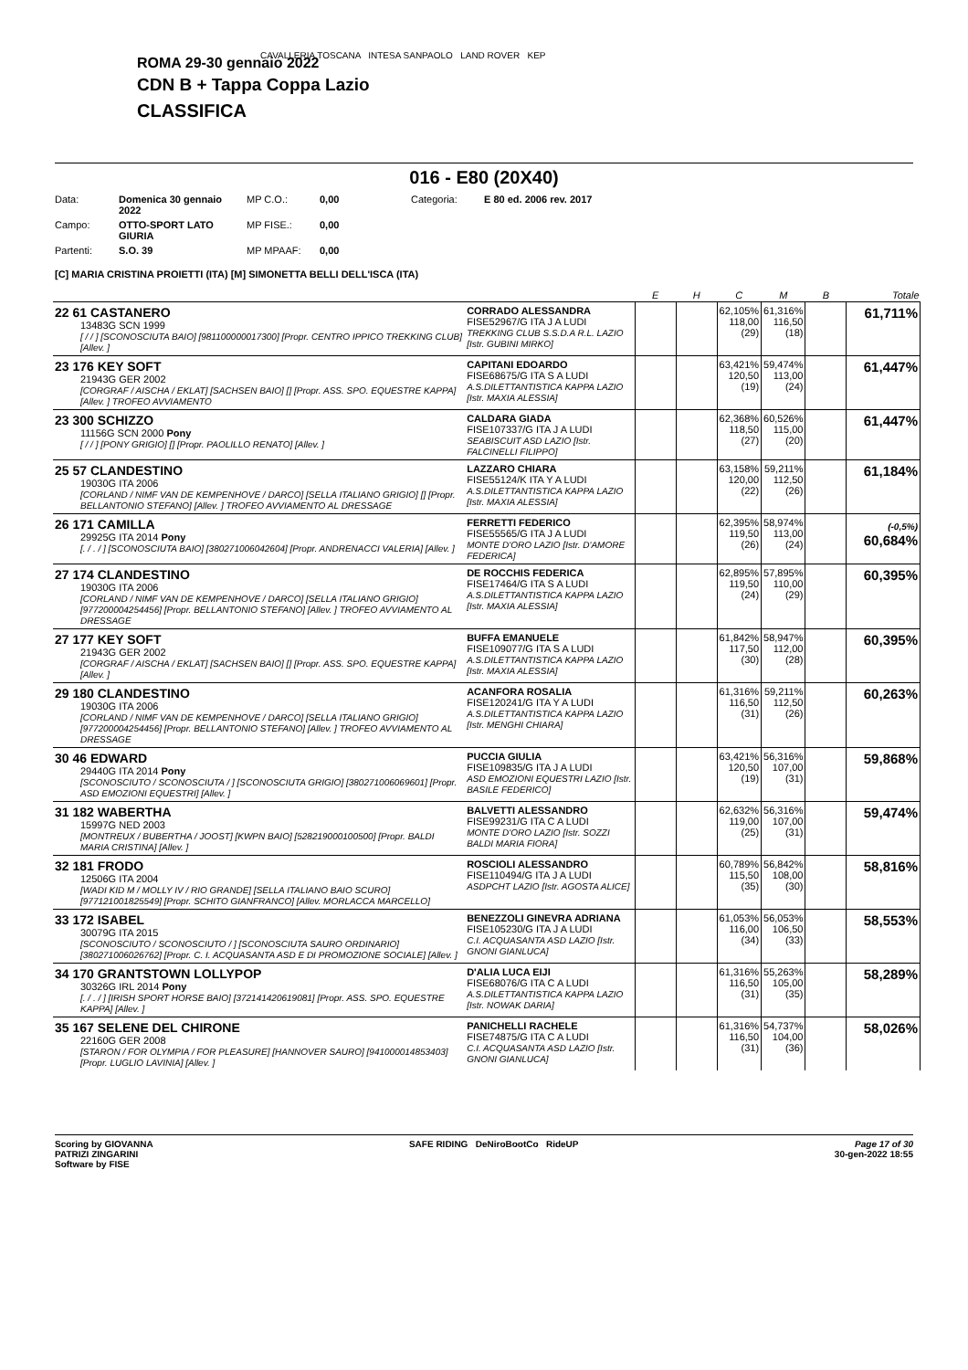CAVALLERIA TOSCANA INTESA SANPAOLO LAND ROVER KEP
ROMA 29-30 gennaio 2022
CDN B + Tappa Coppa Lazio
CLASSIFICA
016 - E80 (20X40)
Data: Domenica 30 gennaio 2022 MP C.O.: 0,00 Categoria: E 80 ed. 2006 rev. 2017 Campo: OTTO-SPORT LATO GIURIA MP FISE.: 0,00 Partenti: S.O. 39 MP MPAAF: 0,00
[C] MARIA CRISTINA PROIETTI (ITA) [M] SIMONETTA BELLI DELL'ISCA (ITA)
| | | E | H | C | M | B | Totale |
| --- | --- | --- | --- | --- | --- | --- | --- |
| 22 61 CASTANERO 13483G SCN 1999 [ / / ] [SCONOSCIUTA BAIO] [981100000017300] [Propr. CENTRO IPPICO TREKKING CLUB] [Allev. ] | CORRADO ALESSANDRA FISE52967/G ITA J A LUDI TREKKING CLUB S.S.D.A R.L. LAZIO [Istr. GUBINI MIRKO] | | | 62,105% 118,00 (29) | 61,316% 116,50 (18) | | 61,711% |
| 23 176 KEY SOFT 21943G GER 2002 [CORGRAF / AISCHA / EKLAT] [SACHSEN BAIO] [] [Propr. ASS. SPO. EQUESTRE KAPPA] [Allev. ] TROFEO AVVIAMENTO | CAPITANI EDOARDO FISE68675/G ITA S A LUDI A.S.DILETTANTISTICA KAPPA LAZIO [Istr. MAXIA ALESSIA] | | | 63,421% 120,50 (19) | 59,474% 113,00 (24) | | 61,447% |
| 23 300 SCHIZZO 11156G SCN 2000 Pony [ / / ] [PONY GRIGIO] [] [Propr. PAOLILLO RENATO] [Allev. ] | CALDARA GIADA FISE107337/G ITA J A LUDI SEABISCUIT ASD LAZIO [Istr. FALCINELLI FILIPPO] | | | 62,368% 118,50 (27) | 60,526% 115,00 (20) | | 61,447% |
| 25 57 CLANDESTINO 19030G ITA 2006 [CORLAND / NIMF VAN DE KEMPENHOVE / DARCO] [SELLA ITALIANO GRIGIO] [] [Propr. BELLANTONIO STEFANO] [Allev. ] TROFEO AVVIAMENTO AL DRESSAGE | LAZZARO CHIARA FISE55124/K ITA Y A LUDI A.S.DILETTANTISTICA KAPPA LAZIO [Istr. MAXIA ALESSIA] | | | 63,158% 120,00 (22) | 59,211% 112,50 (26) | | 61,184% |
| 26 171 CAMILLA 29925G ITA 2014 Pony [. / . / ] [SCONOSCIUTA BAIO] [380271006042604] [Propr. ANDRENACCI VALERIA] [Allev. ] | FERRETTI FEDERICO FISE55565/G ITA J A LUDI MONTE D'ORO LAZIO [Istr. D'AMORE FEDERICA] | | | 62,395% 119,50 (26) | 58,974% 113,00 (24) | | (-0,5%) 60,684% |
| 27 174 CLANDESTINO 19030G ITA 2006 [CORLAND / NIMF VAN DE KEMPENHOVE / DARCO] [SELLA ITALIANO GRIGIO] [977200004254456] [Propr. BELLANTONIO STEFANO] [Allev. ] TROFEO AVVIAMENTO AL DRESSAGE | DE ROCCHIS FEDERICA FISE17464/G ITA S A LUDI A.S.DILETTANTISTICA KAPPA LAZIO [Istr. MAXIA ALESSIA] | | | 62,895% 119,50 (24) | 57,895% 110,00 (29) | | 60,395% |
| 27 177 KEY SOFT 21943G GER 2002 [CORGRAF / AISCHA / EKLAT] [SACHSEN BAIO] [] [Propr. ASS. SPO. EQUESTRE KAPPA] [Allev. ] | BUFFA EMANUELE FISE109077/G ITA S A LUDI A.S.DILETTANTISTICA KAPPA LAZIO [Istr. MAXIA ALESSIA] | | | 61,842% 117,50 (30) | 58,947% 112,00 (28) | | 60,395% |
| 29 180 CLANDESTINO 19030G ITA 2006 [CORLAND / NIMF VAN DE KEMPENHOVE / DARCO] [SELLA ITALIANO GRIGIO] [977200004254456] [Propr. BELLANTONIO STEFANO] [Allev. ] TROFEO AVVIAMENTO AL DRESSAGE | ACANFORA ROSALIA FISE120241/G ITA Y A LUDI A.S.DILETTANTISTICA KAPPA LAZIO [Istr. MENGHI CHIARA] | | | 61,316% 116,50 (31) | 59,211% 112,50 (26) | | 60,263% |
| 30 46 EDWARD 29440G ITA 2014 Pony [SCONOSCIUTO / SCONOSCIUTA / ] [SCONOSCIUTA GRIGIO] [380271006069601] [Propr. ASD EMOZIONI EQUESTRI] [Allev. ] | PUCCIA GIULIA FISE109835/G ITA J A LUDI ASD EMOZIONI EQUESTRI LAZIO [Istr. BASILE FEDERICO] | | | 63,421% 120,50 (19) | 56,316% 107,00 (31) | | 59,868% |
| 31 182 WABERTHA 15997G NED 2003 [MONTREUX / BUBERTHA / JOOST] [KWPN BAIO] [528219000100500] [Propr. BALDI MARIA CRISTINA] [Allev. ] | BALVETTI ALESSANDRO FISE99231/G ITA C A LUDI MONTE D'ORO LAZIO [Istr. SOZZI BALDI MARIA FIORA] | | | 62,632% 119,00 (25) | 56,316% 107,00 (31) | | 59,474% |
| 32 181 FRODO 12506G ITA 2004 [WADI KID M / MOLLY IV / RIO GRANDE] [SELLA ITALIANO BAIO SCURO] [977121001825549] [Propr. SCHITO GIANFRANCO] [Allev. MORLACCA MARCELLO] | ROSCIOLI ALESSANDRO FISE110494/G ITA J A LUDI ASDPCHT LAZIO [Istr. AGOSTA ALICE] | | | 60,789% 115,50 (35) | 56,842% 108,00 (30) | | 58,816% |
| 33 172 ISABEL 30079G ITA 2015 [SCONOSCIUTO / SCONOSCIUTO / ] [SCONOSCIUTA SAURO ORDINARIO] [380271006026762] [Propr. C. I. ACQUASANTA ASD E DI PROMOZIONE SOCIALE] [Allev. ] | BENEZZOLI GINEVRA ADRIANA FISE105230/G ITA J A LUDI C.I. ACQUASANTA ASD LAZIO [Istr. GNONI GIANLUCA] | | | 61,053% 116,00 (34) | 56,053% 106,50 (33) | | 58,553% |
| 34 170 GRANTSTOWN LOLLYPOP 30326G IRL 2014 Pony [. / . / ] [IRISH SPORT HORSE BAIO] [372141420619081] [Propr. ASS. SPO. EQUESTRE KAPPA] [Allev. ] | D'ALIA LUCA EIJI FISE68076/G ITA C A LUDI A.S.DILETTANTISTICA KAPPA LAZIO [Istr. NOWAK DARIA] | | | 61,316% 116,50 (31) | 55,263% 105,00 (35) | | 58,289% |
| 35 167 SELENE DEL CHIRONE 22160G GER 2008 [STARON / FOR OLYMPIA / FOR PLEASURE] [HANNOVER SAURO] [941000014853403] [Propr. LUGLIO LAVINIA] [Allev. ] | PANICHELLI RACHELE FISE74875/G ITA C A LUDI C.I. ACQUASANTA ASD LAZIO [Istr. GNONI GIANLUCA] | | | 61,316% 116,50 (31) | 54,737% 104,00 (36) | | 58,026% |
Scoring by GIOVANNA
PATRIZI ZINGARINI
Software by FISE
SAFE RIDING DeNiroBootCo RideUP
Page 17 of 30
30-gen-2022 18:55